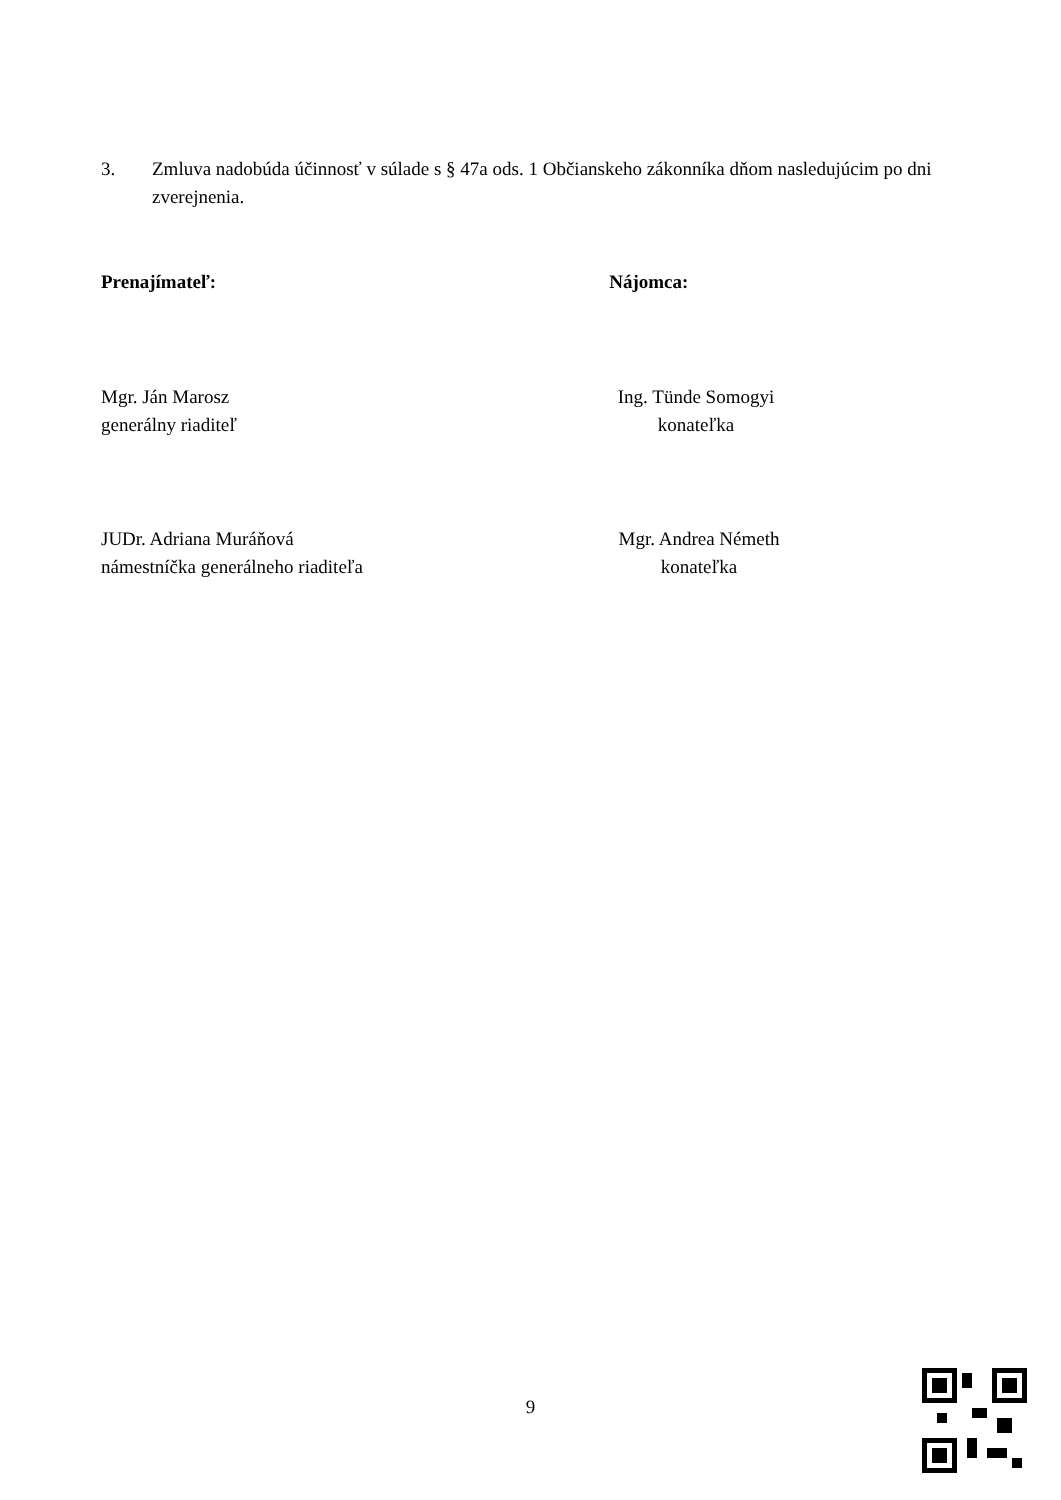3. Zmluva nadobúda účinnosť v súlade s § 47a ods. 1 Občianskeho zákonníka dňom nasledujúcim po dni zverejnenia.
Prenajímateľ: Nájomca:
Mgr. Ján Marosz
generálny riaditeľ
Ing. Tünde Somogyi
konateľka
JUDr. Adriana Muráňová
námestníčka generálneho riaditeľa
Mgr. Andrea Németh
konateľka
9